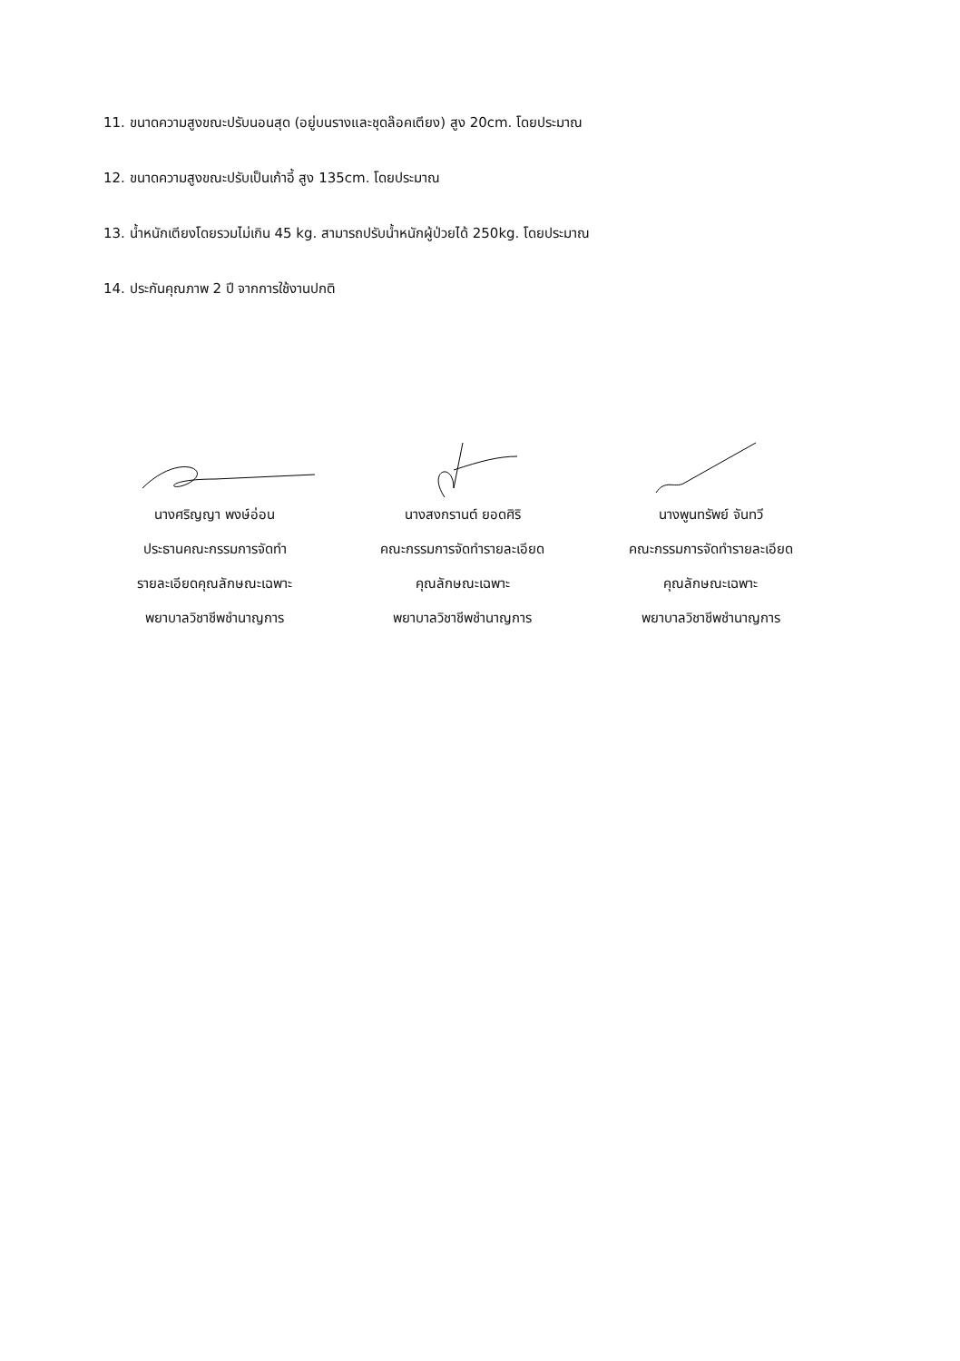11. ขนาดความสูงขณะปรับนอนสุด (อยู่บนรางและชุดล๊อคเตียง) สูง 20cm. โดยประมาณ
12. ขนาดความสูงขณะปรับเป็นเก้าอี้ สูง 135cm. โดยประมาณ
13. น้ำหนักเตียงโดยรวมไม่เกิน 45 kg. สามารถปรับน้ำหนักผู้ป่วยได้ 250kg. โดยประมาณ
14. ประกันคุณภาพ 2 ปี จากการใช้งานปกติ
นางศริญญา พงษ์อ่อน
ประธานคณะกรรมการจัดทำ
รายละเอียดคุณลักษณะเฉพาะ
พยาบาลวิชาชีพชำนาญการ
นางสงกรานต์ ยอดศิริ
คณะกรรมการจัดทำรายละเอียด
คุณลักษณะเฉพาะ
พยาบาลวิชาชีพชำนาญการ
นางพูนทรัพย์ จันทวี
คณะกรรมการจัดทำรายละเอียด
คุณลักษณะเฉพาะ
พยาบาลวิชาชีพชำนาญการ